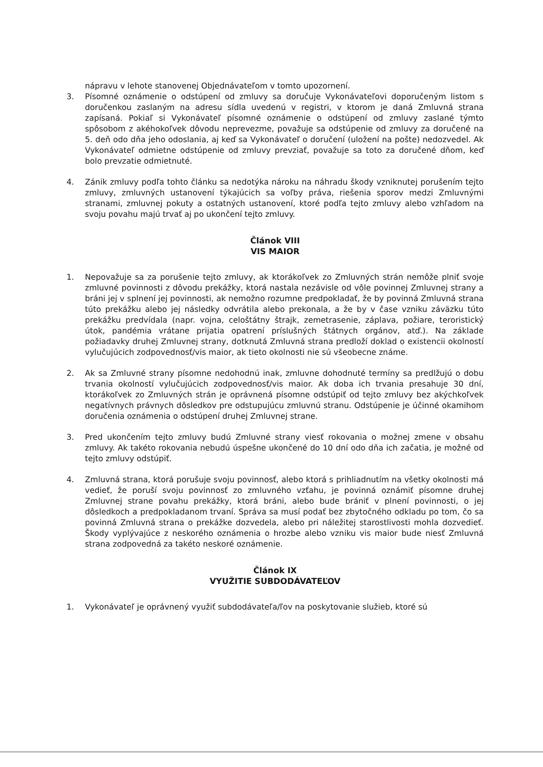nápravu v lehote stanovenej Objednávateľom v tomto upozornení.
3. Písomné oznámenie o odstúpení od zmluvy sa doručuje Vykonávateľovi doporučeným listom s doručenkou zaslaným na adresu sídla uvedenú v registri, v ktorom je daná Zmluvná strana zapísaná. Pokiaľ si Vykonávateľ písomné oznámenie o odstúpení od zmluvy zaslané týmto spôsobom z akéhokoľvek dôvodu neprevezme, považuje sa odstúpenie od zmluvy za doručené na 5. deň odo dňa jeho odoslania, aj keď sa Vykonávateľ o doručení (uložení na pošte) nedozvedel. Ak Vykonávateľ odmietne odstúpenie od zmluvy prevziať, považuje sa toto za doručené dňom, keď bolo prevzatie odmietnuté.
4. Zánik zmluvy podľa tohto článku sa nedotýka nároku na náhradu škody vzniknutej porušením tejto zmluvy, zmluvných ustanovení týkajúcich sa voľby práva, riešenia sporov medzi Zmluvnými stranami, zmluvnej pokuty a ostatných ustanovení, ktoré podľa tejto zmluvy alebo vzhľadom na svoju povahu majú trvať aj po ukončení tejto zmluvy.
Článok VIII
VIS MAIOR
1. Nepovažuje sa za porušenie tejto zmluvy, ak ktorákoľvek zo Zmluvných strán nemôže plniť svoje zmluvné povinnosti z dôvodu prekážky, ktorá nastala nezávisle od vôle povinnej Zmluvnej strany a bráni jej v splnení jej povinnosti, ak nemožno rozumne predpokladať, že by povinná Zmluvná strana túto prekážku alebo jej následky odvrátila alebo prekonala, a že by v čase vzniku záväzku túto prekážku predvídala (napr. vojna, celoštátny štrajk, zemetrasenie, záplava, požiare, teroristický útok, pandémia vrátane prijatia opatrení príslušných štátnych orgánov, atď.). Na základe požiadavky druhej Zmluvnej strany, dotknutá Zmluvná strana predloží doklad o existencii okolností vylučujúcich zodpovednosť/vis maior, ak tieto okolnosti nie sú všeobecne známe.
2. Ak sa Zmluvné strany písomne nedohodnú inak, zmluvne dohodnuté termíny sa predlžujú o dobu trvania okolností vylučujúcich zodpovednosť/vis maior. Ak doba ich trvania presahuje 30 dní, ktorákoľvek zo Zmluvných strán je oprávnená písomne odstúpiť od tejto zmluvy bez akýchkoľvek negatívnych právnych dôsledkov pre odstupujúcu zmluvnú stranu. Odstúpenie je účinné okamihom doručenia oznámenia o odstúpení druhej Zmluvnej strane.
3. Pred ukončením tejto zmluvy budú Zmluvné strany viesť rokovania o možnej zmene v obsahu zmluvy. Ak takéto rokovania nebudú úspešne ukončené do 10 dní odo dňa ich začatia, je možné od tejto zmluvy odstúpiť.
4. Zmluvná strana, ktorá porušuje svoju povinnosť, alebo ktorá s prihliadnutím na všetky okolnosti má vedieť, že poruší svoju povinnosť zo zmluvného vzťahu, je povinná oznámiť písomne druhej Zmluvnej strane povahu prekážky, ktorá bráni, alebo bude brániť v plnení povinnosti, o jej dôsledkoch a predpokladanom trvaní. Správa sa musí podať bez zbytočného odkladu po tom, čo sa povinná Zmluvná strana o prekážke dozvedela, alebo pri náležitej starostlivosti mohla dozvedieť. Škody vyplývajúce z neskorého oznámenia o hrozbe alebo vzniku vis maior bude niesť Zmluvná strana zodpovedná za takéto neskoré oznámenie.
Článok IX
VYUŽITIE SUBDODÁVATEĽOV
1. Vykonávateľ je oprávnený využiť subdodávateľa/ľov na poskytovanie služieb, ktoré sú